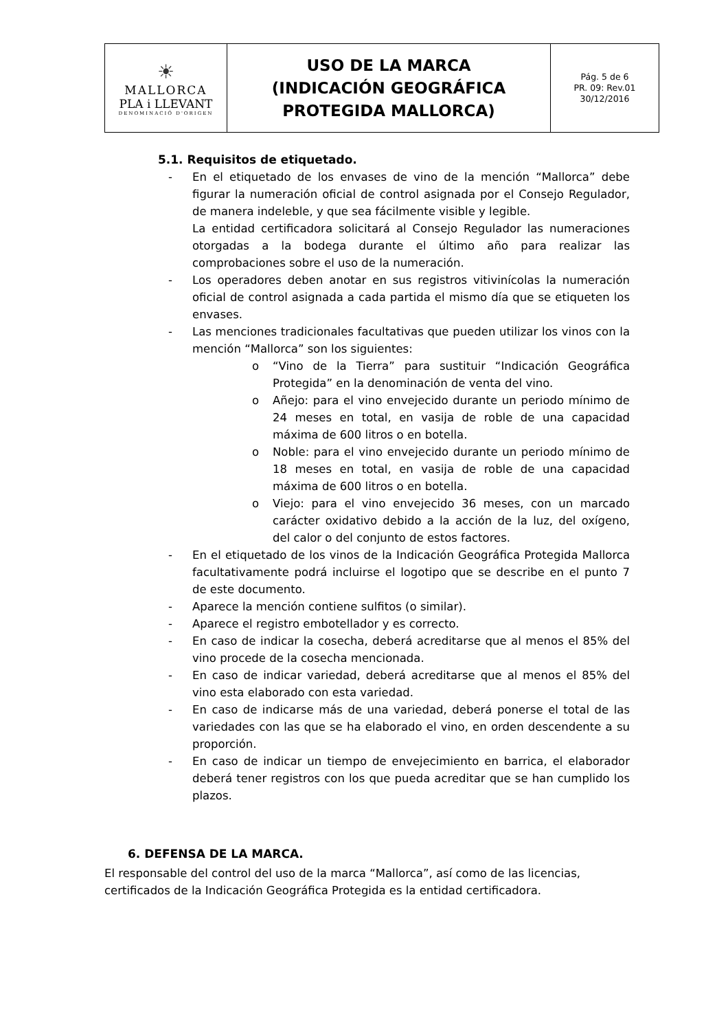| ☀ MALLORCA PLA i LLEVANT DENOMINACIÓ D'ORIGEN | USO DE LA MARCA (INDICACIÓN GEOGRÁFICA PROTEGIDA MALLORCA) | Pág. 5 de 6 PR. 09: Rev.01 30/12/2016 |
5.1. Requisitos de etiquetado.
- En el etiquetado de los envases de vino de la mención “Mallorca” debe figurar la numeración oficial de control asignada por el Consejo Regulador, de manera indeleble, y que sea fácilmente visible y legible.
La entidad certificadora solicitará al Consejo Regulador las numeraciones otorgadas a la bodega durante el último año para realizar las comprobaciones sobre el uso de la numeración.
- Los operadores deben anotar en sus registros vitivinícolas la numeración oficial de control asignada a cada partida el mismo día que se etiqueten los envases.
- Las menciones tradicionales facultativas que pueden utilizar los vinos con la mención “Mallorca” son los siguientes:
o “Vino de la Tierra” para sustituir “Indicación Geográfica Protegida” en la denominación de venta del vino.
o Añejo: para el vino envejecido durante un periodo mínimo de 24 meses en total, en vasija de roble de una capacidad máxima de 600 litros o en botella.
o Noble: para el vino envejecido durante un periodo mínimo de 18 meses en total, en vasija de roble de una capacidad máxima de 600 litros o en botella.
o Viejo: para el vino envejecido 36 meses, con un marcado carácter oxidativo debido a la acción de la luz, del oxígeno, del calor o del conjunto de estos factores.
- En el etiquetado de los vinos de la Indicación Geográfica Protegida Mallorca facultativamente podrá incluirse el logotipo que se describe en el punto 7 de este documento.
- Aparece la mención contiene sulfitos (o similar).
- Aparece el registro embotellador y es correcto.
- En caso de indicar la cosecha, deberá acreditarse que al menos el 85% del vino procede de la cosecha mencionada.
- En caso de indicar variedad, deberá acreditarse que al menos el 85% del vino esta elaborado con esta variedad.
- En caso de indicarse más de una variedad, deberá ponerse el total de las variedades con las que se ha elaborado el vino, en orden descendente a su proporción.
- En caso de indicar un tiempo de envejecimiento en barrica, el elaborador deberá tener registros con los que pueda acreditar que se han cumplido los plazos.
6. DEFENSA DE LA MARCA.
El responsable del control del uso de la marca “Mallorca”, así como de las licencias, certificados de la Indicación Geográfica Protegida es la entidad certificadora.